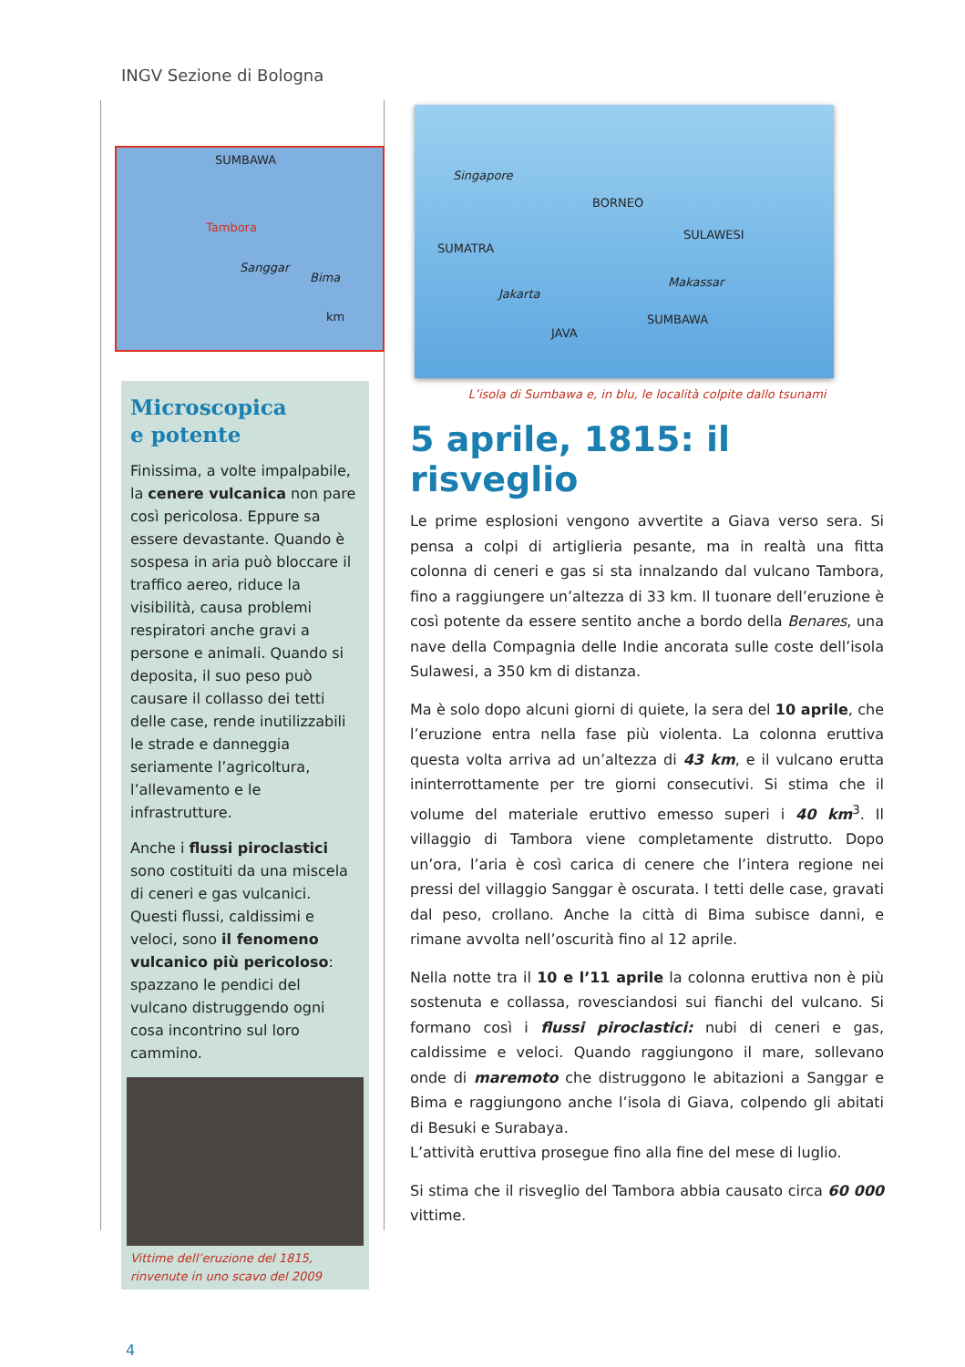INGV Sezione di Bologna
SUMBAWA
Tambora
Sanggar
Bima
km
Microscopica
e potente
Finissima, a volte impalpabile, la cenere vulcanica non pare così pericolosa. Eppure sa essere devastante. Quando è sospesa in aria può bloccare il traffico aereo, riduce la visibilità, causa problemi respiratori anche gravi a persone e animali. Quando si deposita, il suo peso può causare il collasso dei tetti delle case, rende inutilizzabili le strade e danneggia seriamente l’agricoltura, l’allevamento e le infrastrutture.
Anche i flussi piroclastici sono costituiti da una miscela di ceneri e gas vulcanici. Questi flussi, caldissimi e veloci, sono il fenomeno vulcanico più pericoloso: spazzano le pendici del vulcano distruggendo ogni cosa incontrino sul loro cammino.
Vittime dell’eruzione del 1815, rinvenute in uno scavo del 2009
Singapore
BORNEO
SULAWESI
SUMATRA
Makassar
Jakarta
SUMBAWA
JAVA
L’isola di Sumbawa e, in blu, le località colpite dallo tsunami
5 aprile, 1815: il risveglio
Le prime esplosioni vengono avvertite a Giava verso sera. Si pensa a colpi di artiglieria pesante, ma in realtà una fitta colonna di ceneri e gas si sta innalzando dal vulcano Tambora, fino a raggiungere un’altezza di 33 km. Il tuonare dell’eruzione è così potente da essere sentito anche a bordo della Benares, una nave della Compagnia delle Indie ancorata sulle coste dell’isola Sulawesi, a 350 km di distanza.
Ma è solo dopo alcuni giorni di quiete, la sera del 10 aprile, che l’eruzione entra nella fase più violenta. La colonna eruttiva questa volta arriva ad un’altezza di 43 km, e il vulcano erutta ininterrottamente per tre giorni consecutivi. Si stima che il volume del materiale eruttivo emesso superi i 40 km<sup>3</sup>. Il villaggio di Tambora viene completamente distrutto. Dopo un’ora, l’aria è così carica di cenere che l’intera regione nei pressi del villaggio Sanggar è oscurata. I tetti delle case, gravati dal peso, crollano. Anche la città di Bima subisce danni, e rimane avvolta nell’oscurità fino al 12 aprile.
Nella notte tra il 10 e l’11 aprile la colonna eruttiva non è più sostenuta e collassa, rovesciandosi sui fianchi del vulcano. Si formano così i flussi piroclastici: nubi di ceneri e gas, caldissime e veloci. Quando raggiungono il mare, sollevano onde di maremoto che distruggono le abitazioni a Sanggar e Bima e raggiungono anche l’isola di Giava, colpendo gli abitati di Besuki e Surabaya.
L’attività eruttiva prosegue fino alla fine del mese di luglio.
Si stima che il risveglio del Tambora abbia causato circa 60 000 vittime.
4